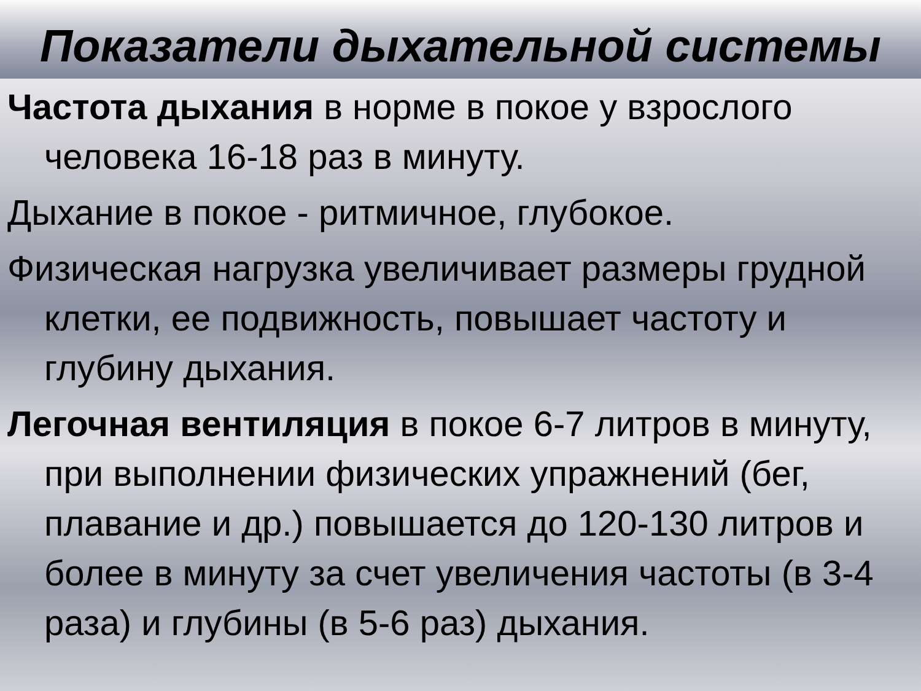Показатели дыхательной системы
Частота дыхания в норме в покое у взрослого человека 16-18 раз в минуту.
Дыхание в покое - ритмичное, глубокое.
Физическая нагрузка увеличивает размеры грудной клетки, ее подвижность, повышает частоту и глубину дыхания.
Легочная вентиляция в покое 6-7 литров в минуту, при выполнении физических упражнений (бег, плавание и др.) повышается до 120-130 литров и более в минуту за счет увеличения частоты (в 3-4 раза) и глубины (в 5-6 раз) дыхания.